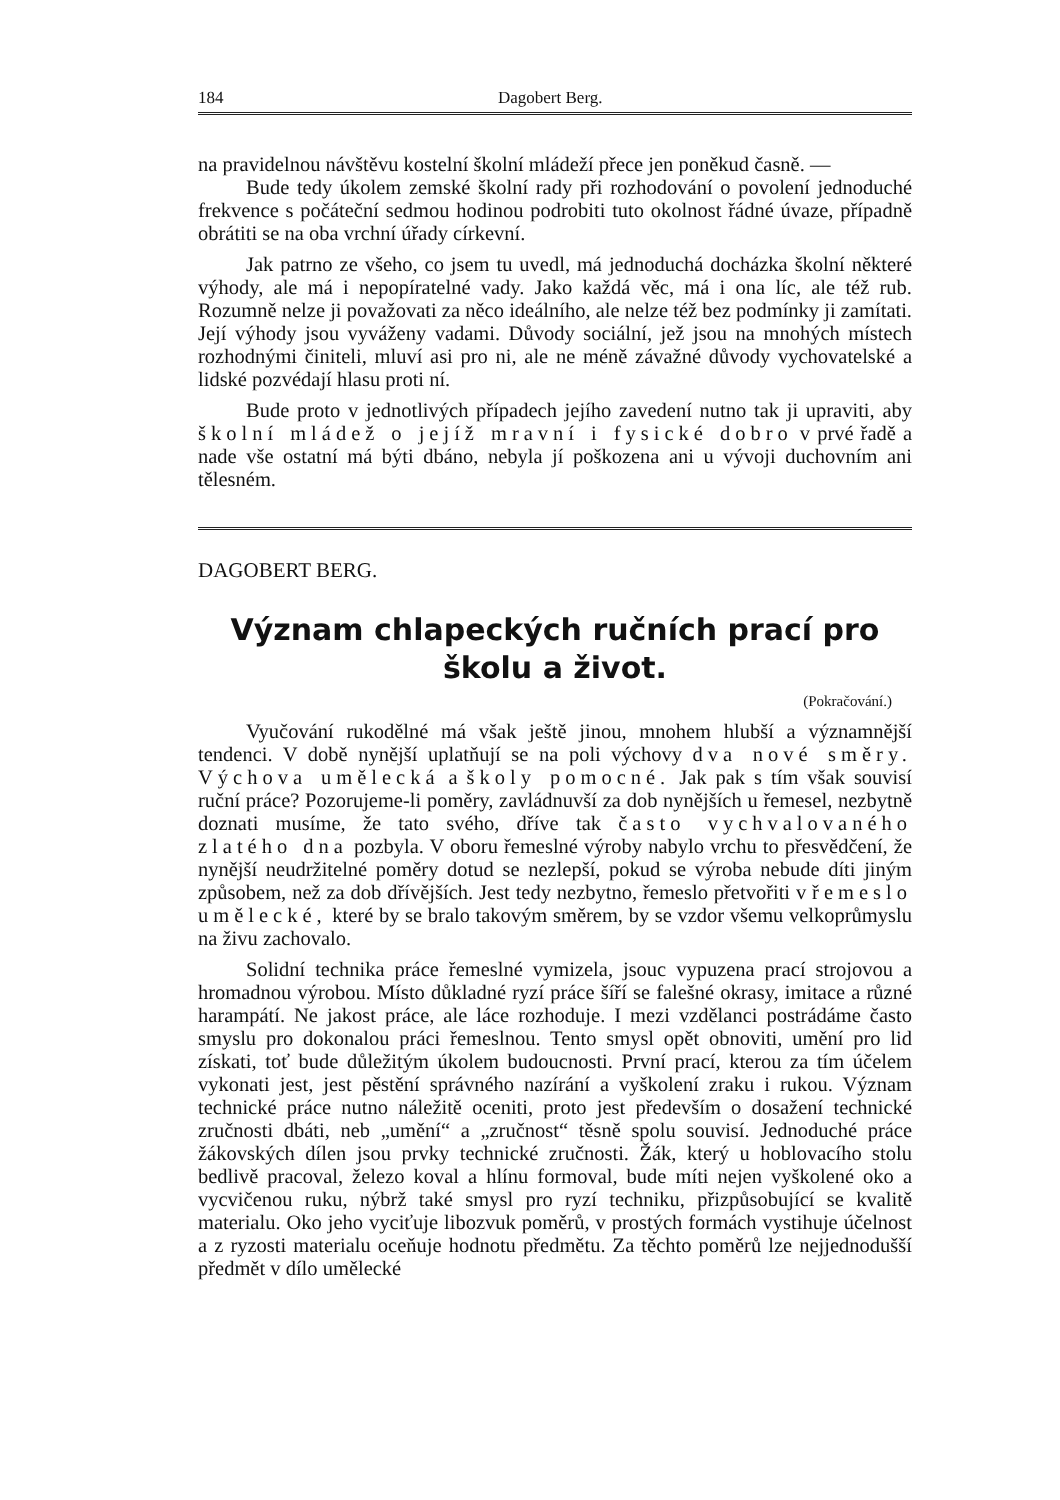184 Dagobert Berg.
na pravidelnou návštěvu kostelní školní mládeží přece jen poněkud časně. —
Bude tedy úkolem zemské školní rady při rozhodování o povolení jednoduché frekvence s počáteční sedmou hodinou podrobiti tuto okolnost řádné úvaze, případně obrátiti se na oba vrchní úřady církevní.
Jak patrno ze všeho, co jsem tu uvedl, má jednoduchá docházka školní některé výhody, ale má i nepopíratelné vady. Jako každá věc, má i ona líc, ale též rub. Rozumně nelze ji považovati za něco ideálního, ale nelze též bez podmínky ji zamítati. Její výhody jsou vyváženy vadami. Důvody sociální, jež jsou na mnohých místech rozhodnými činiteli, mluví asi pro ni, ale ne méně závažné důvody vychovatelské a lidské pozvédají hlasu proti ní.
Bude proto v jednotlivých případech jejího zavedení nutno tak ji upraviti, aby školní mládež o jejíž mravní i fysické dobro v prvé řadě a nade vše ostatní má býti dbáno, nebyla jí poškozena ani u vývoji duchovním ani tělesném.
DAGOBERT BERG.
Význam chlapeckých ručních prací pro školu a život.
(Pokračování.)
Vyučování rukodělné má však ještě jinou, mnohem hlubší a významnější tendenci. V době nynější uplatňují se na poli výchovy dva nové směry. Výchova umělecká a školy pomocné. Jak pak s tím však souvisí ruční práce? Pozorujeme-li poměry, zavládnuvší za dob nynějších u řemesel, nezbytně doznati musíme, že tato svého, dříve tak často vychvalovaného zlatého dna pozbyla. V oboru řemeslné výroby nabylo vrchu to přesvědčení, že nynější neudržitelné poměry dotud se nezlepší, pokud se výroba nebude díti jiným způsobem, než za dob dřívějších. Jest tedy nezbytno, řemeslo přetvořiti v řemeslo umělecké, které by se bralo takovým směrem, by se vzdor všemu velkoprůmyslu na živu zachovalo.
Solidní technika práce řemeslné vymizela, jsouc vypuzena prací strojovou a hromadnou výrobou. Místo důkladné ryzí práce šíří se falešné okrasy, imitace a různé harampátí. Ne jakost práce, ale láce rozhoduje. I mezi vzdělanci postrádáme často smyslu pro dokonalou práci řemeslnou. Tento smysl opět obnoviti, umění pro lid získati, toť bude důležitým úkolem budoucnosti. První prací, kterou za tím účelem vykonati jest, jest pěstění správného nazírání a vyškolení zraku i rukou. Význam technické práce nutno náležitě oceniti, proto jest především o dosažení technické zručnosti dbáti, neb „umění“ a „zručnost“ těsně spolu souvisí. Jednoduché práce žákovských dílen jsou prvky technické zručnosti. Žák, který u hoblovacího stolu bedlivě pracoval, železo koval a hlínu formoval, bude míti nejen vyškolené oko a vycvičenou ruku, nýbrž také smysl pro ryzí techniku, přizpůsobující se kvalitě materialu. Oko jeho vyciťuje libozvuk poměrů, v prostých formách vystihuje účelnost a z ryzosti materialu oceňuje hodnotu předmětu. Za těchto poměrů lze nejjednodušší předmět v dílo umělecké